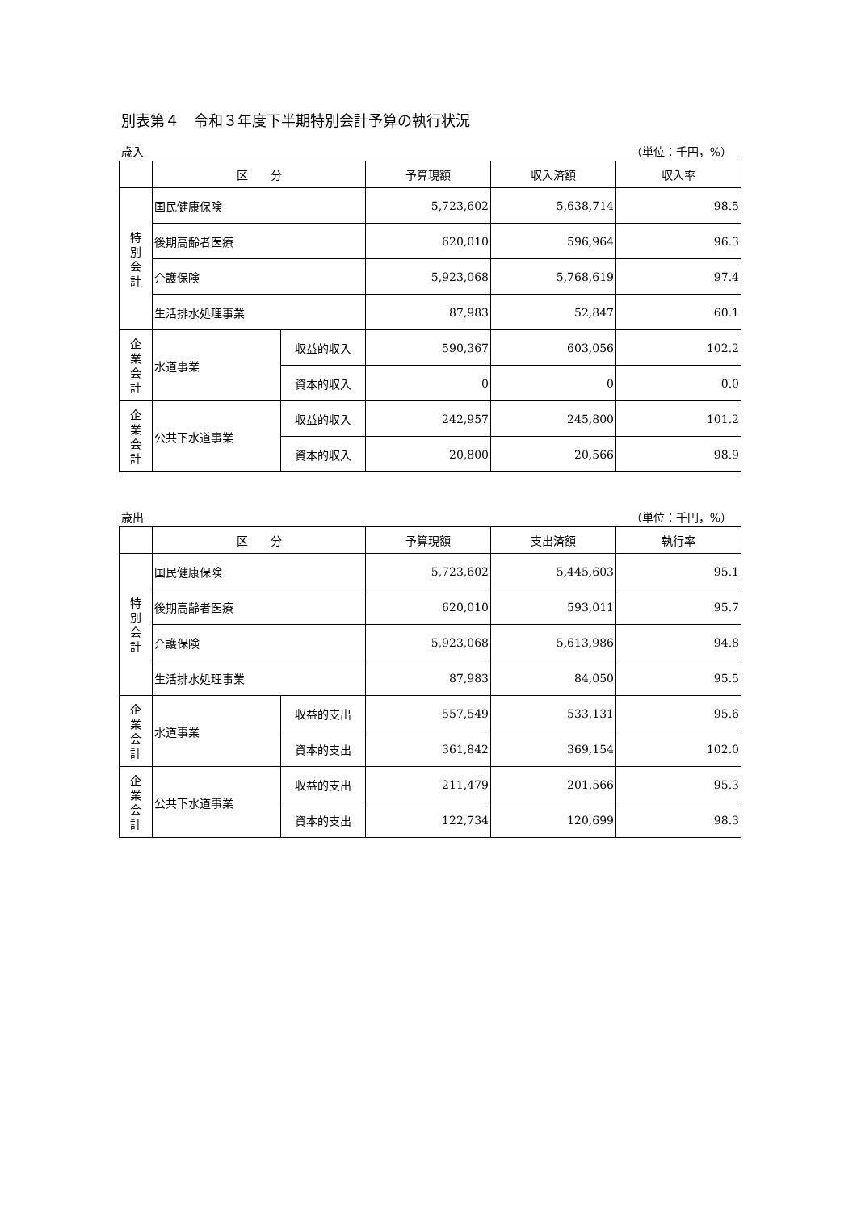別表第４　令和３年度下半期特別会計予算の執行状況
歳入 （単位：千円，%）
| | 区 分 | | 予算現額 | 収入済額 | 収入率 |
| --- | --- | --- | --- | --- | --- |
| 特 別 会 計 | 国民健康保険 | | 5,723,602 | 5,638,714 | 98.5 |
| | 後期高齢者医療 | | 620,010 | 596,964 | 96.3 |
| | 介護保険 | | 5,923,068 | 5,768,619 | 97.4 |
| | 生活排水処理事業 | | 87,983 | 52,847 | 60.1 |
| 企 業 会 計 | 水道事業 | 収益的収入 | 590,367 | 603,056 | 102.2 |
| | | 資本的収入 | 0 | 0 | 0.0 |
| 企 業 会 計 | 公共下水道事業 | 収益的収入 | 242,957 | 245,800 | 101.2 |
| | | 資本的収入 | 20,800 | 20,566 | 98.9 |
歳出 （単位：千円，%）
| | 区 分 | | 予算現額 | 支出済額 | 執行率 |
| --- | --- | --- | --- | --- | --- |
| 特 別 会 計 | 国民健康保険 | | 5,723,602 | 5,445,603 | 95.1 |
| | 後期高齢者医療 | | 620,010 | 593,011 | 95.7 |
| | 介護保険 | | 5,923,068 | 5,613,986 | 94.8 |
| | 生活排水処理事業 | | 87,983 | 84,050 | 95.5 |
| 企 業 会 計 | 水道事業 | 収益的支出 | 557,549 | 533,131 | 95.6 |
| | | 資本的支出 | 361,842 | 369,154 | 102.0 |
| 企 業 会 計 | 公共下水道事業 | 収益的支出 | 211,479 | 201,566 | 95.3 |
| | | 資本的支出 | 122,734 | 120,699 | 98.3 |